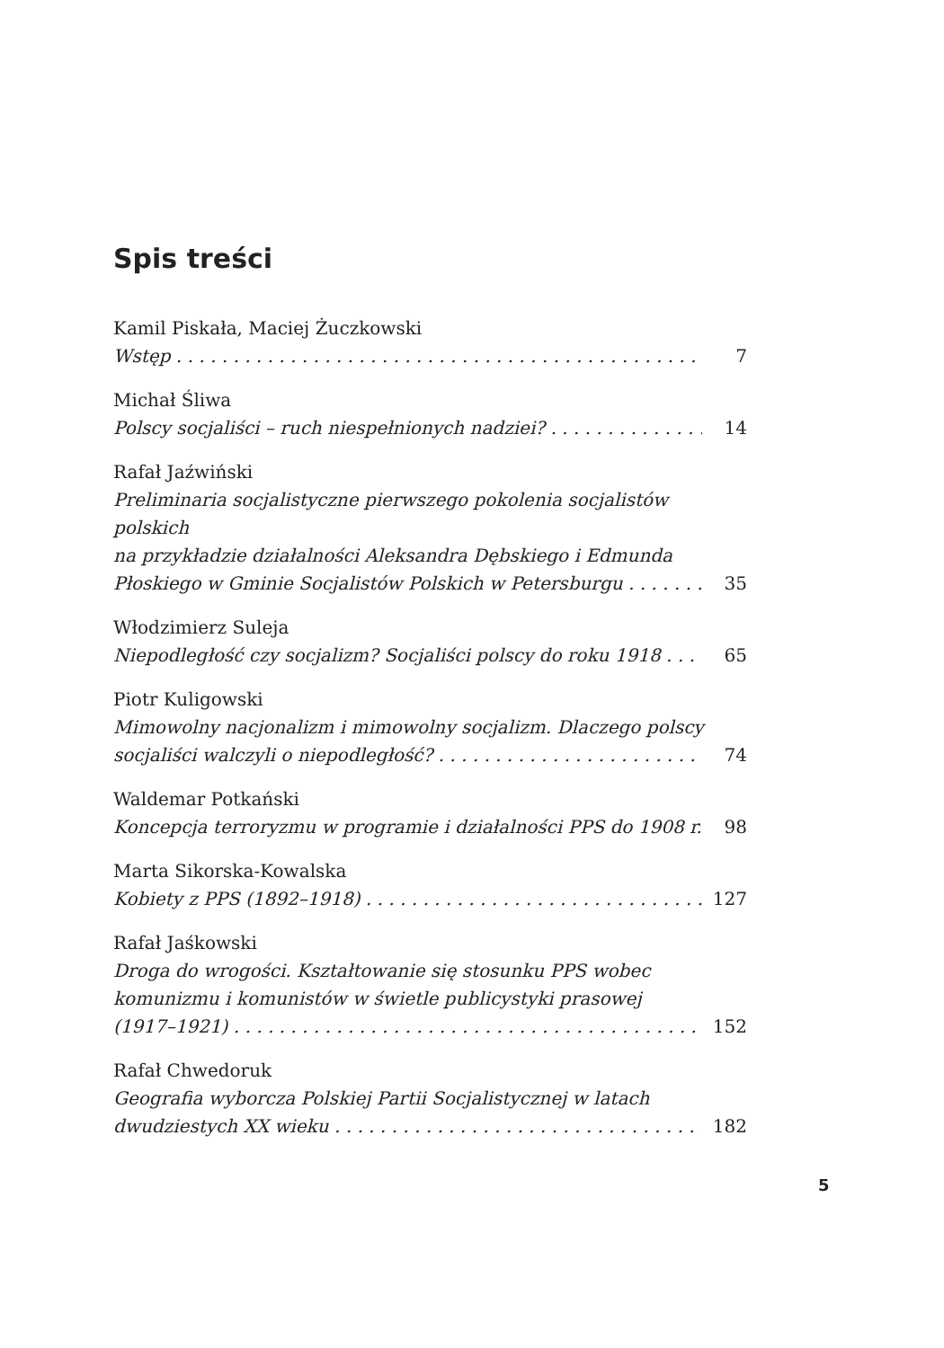Spis treści
Kamil Piskała, Maciej Żuczkowski
Wstęp 7
Michał Śliwa
Polscy socjaliści – ruch niespełnionych nadziei? 14
Rafał Jaźwiński
Preliminaria socjalistyczne pierwszego pokolenia socjalistów polskich
na przykładzie działalności Aleksandra Dębskiego i Edmunda
Płoskiego w Gminie Socjalistów Polskich w Petersburgu 35
Włodzimierz Suleja
Niepodległość czy socjalizm? Socjaliści polscy do roku 1918 65
Piotr Kuligowski
Mimowolny nacjonalizm i mimowolny socjalizm. Dlaczego polscy
socjaliści walczyli o niepodległość? 74
Waldemar Potkański
Koncepcja terroryzmu w programie i działalności PPS do 1908 r. 98
Marta Sikorska-Kowalska
Kobiety z PPS (1892–1918) 127
Rafał Jaśkowski
Droga do wrogości. Kształtowanie się stosunku PPS wobec
komunizmu i komunistów w świetle publicystyki prasowej
(1917–1921) 152
Rafał Chwedoruk
Geografia wyborcza Polskiej Partii Socjalistycznej w latach
dwudziestych XX wieku 182
5